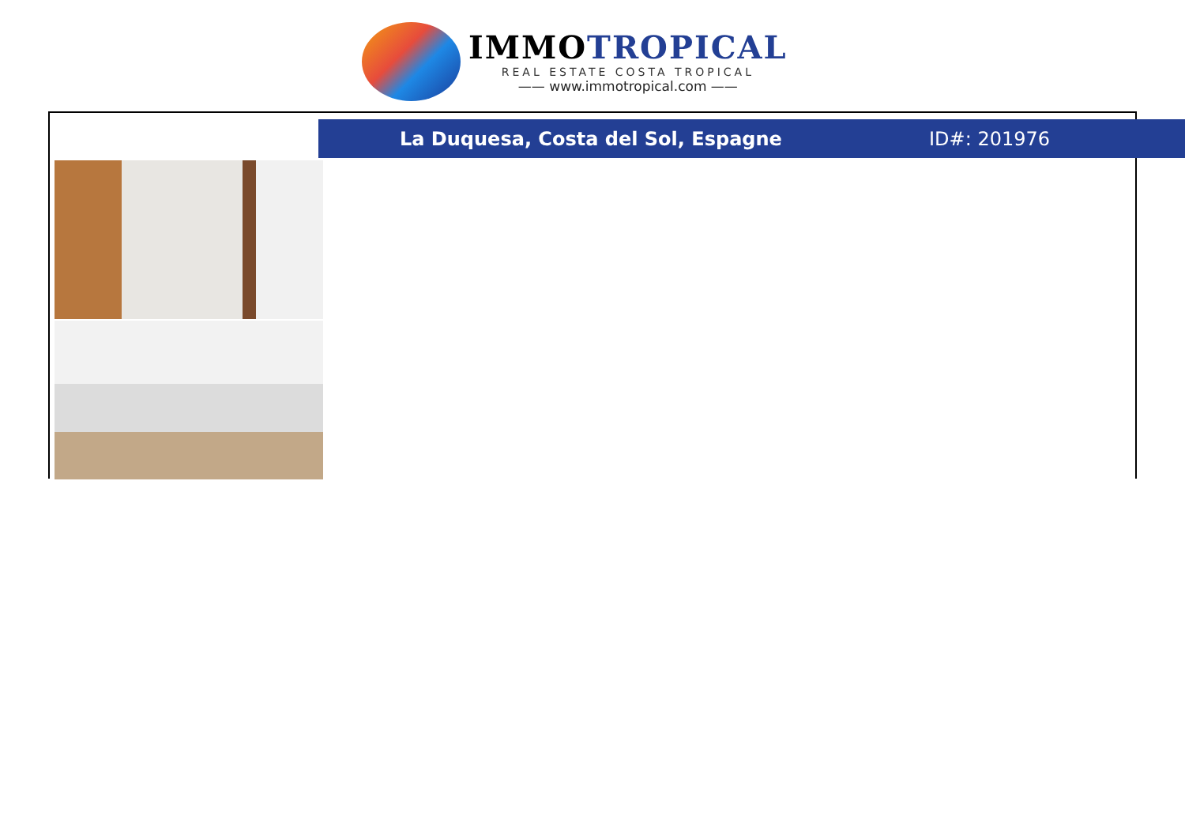IMMOTROPICAL
REAL ESTATE COSTA TROPICAL
—— www.immotropical.com ——
La Duquesa, Costa del Sol, Espagne ID#: 201976